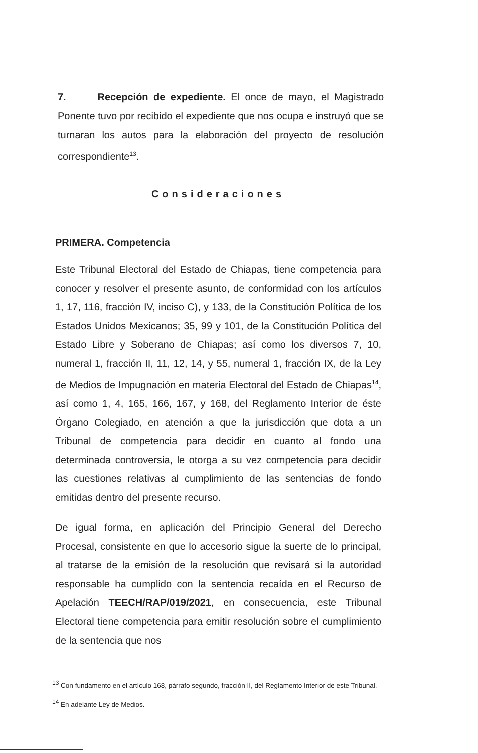7. Recepción de expediente. El once de mayo, el Magistrado Ponente tuvo por recibido el expediente que nos ocupa e instruyó que se turnaran los autos para la elaboración del proyecto de resolución correspondiente<sup>13</sup>.
Consideraciones
PRIMERA. Competencia
Este Tribunal Electoral del Estado de Chiapas, tiene competencia para conocer y resolver el presente asunto, de conformidad con los artículos 1, 17, 116, fracción IV, inciso C), y 133, de la Constitución Política de los Estados Unidos Mexicanos; 35, 99 y 101, de la Constitución Política del Estado Libre y Soberano de Chiapas; así como los diversos 7, 10, numeral 1, fracción II, 11, 12, 14, y 55, numeral 1, fracción IX, de la Ley de Medios de Impugnación en materia Electoral del Estado de Chiapas<sup>14</sup>, así como 1, 4, 165, 166, 167, y 168, del Reglamento Interior de éste Órgano Colegiado, en atención a que la jurisdicción que dota a un Tribunal de competencia para decidir en cuanto al fondo una determinada controversia, le otorga a su vez competencia para decidir las cuestiones relativas al cumplimiento de las sentencias de fondo emitidas dentro del presente recurso.
De igual forma, en aplicación del Principio General del Derecho Procesal, consistente en que lo accesorio sigue la suerte de lo principal, al tratarse de la emisión de la resolución que revisará si la autoridad responsable ha cumplido con la sentencia recaída en el Recurso de Apelación TEECH/RAP/019/2021, en consecuencia, este Tribunal Electoral tiene competencia para emitir resolución sobre el cumplimiento de la sentencia que nos
<sup>13</sup> Con fundamento en el artículo 168, párrafo segundo, fracción II, del Reglamento Interior de este Tribunal.
<sup>14</sup> En adelante Ley de Medios.